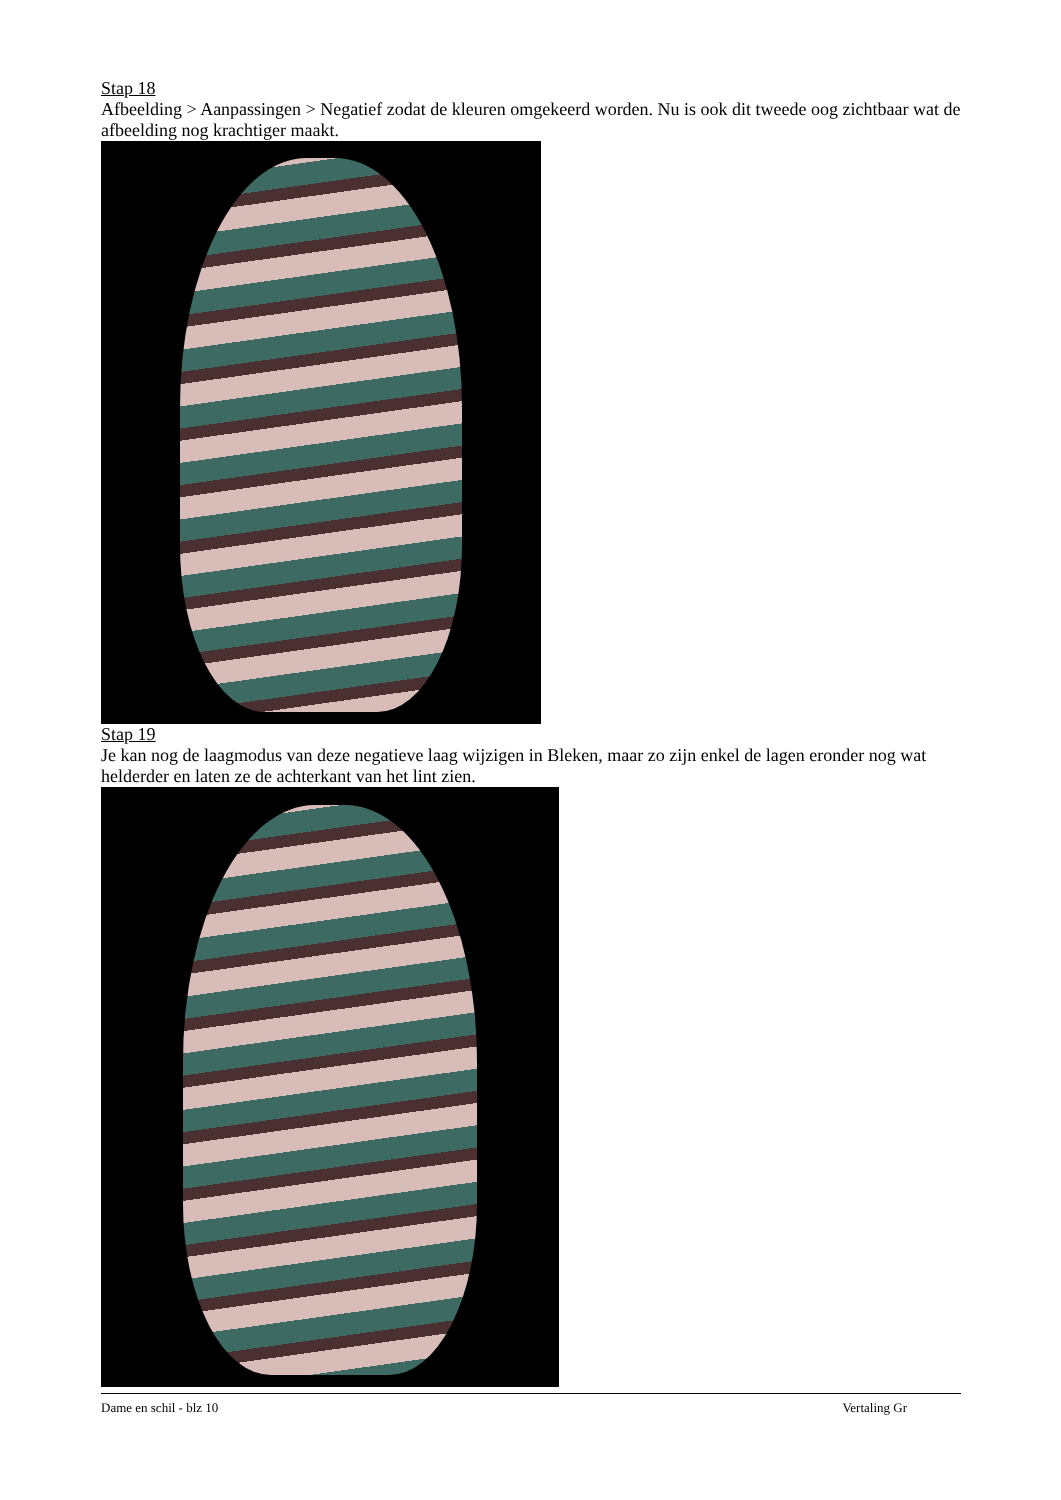Stap 18
Afbeelding > Aanpassingen > Negatief zodat de kleuren omgekeerd worden. Nu is ook dit tweede oog zichtbaar wat de afbeelding nog krachtiger maakt.
Stap 19
Je kan nog de laagmodus van deze negatieve laag wijzigen in Bleken, maar zo zijn enkel de lagen eronder nog wat helderder en laten ze de achterkant van het lint zien.
Dame en schil - blz 10 Vertaling Gr